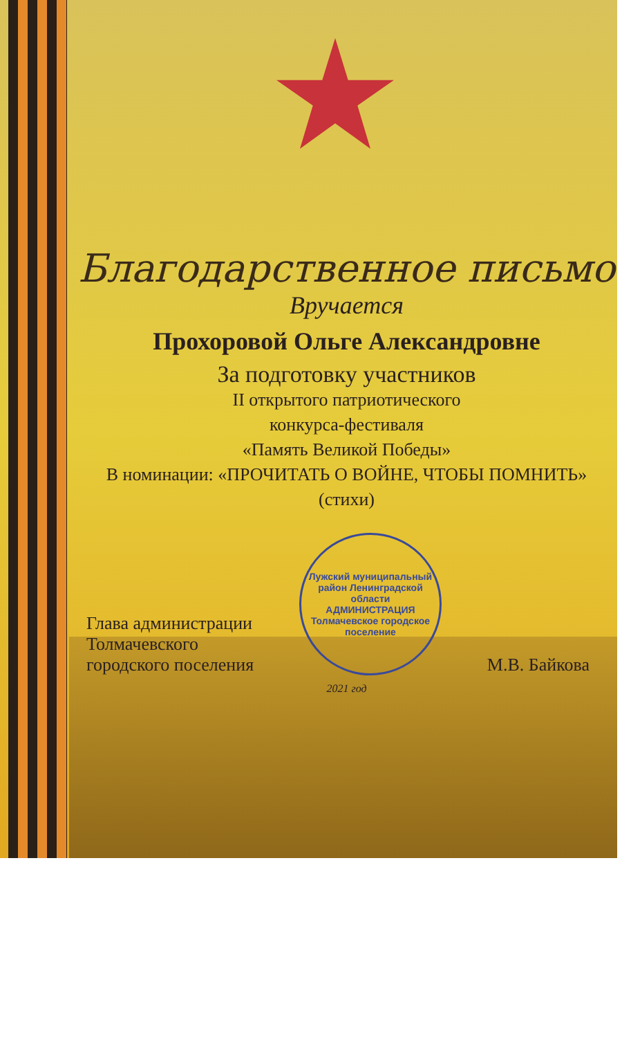Благодарственное письмо
Вручается
Прохоровой Ольге Александровне
За подготовку участников
II открытого патриотического
конкурса-фестиваля
«Память Великой Победы»
В номинации: «ПРОЧИТАТЬ О ВОЙНЕ, ЧТОБЫ ПОМНИТЬ» (стихи)
Глава администрации
Толмачевского
городского поселения
Лужский муниципальный район Ленинградской области
АДМИНИСТРАЦИЯ
Толмачевское городское поселение
М.В. Байкова
2021 год